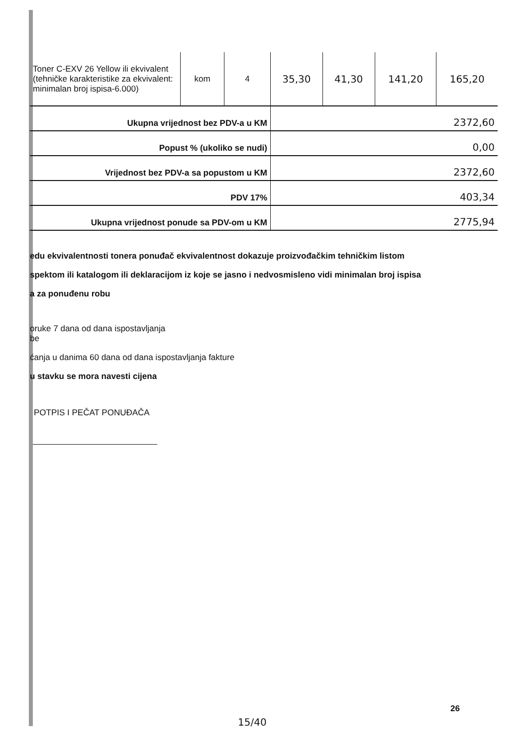| Toner C-EXV 26 Yellow ili ekvivalent (tehničke karakteristike za ekvivalent: minimalan broj ispisa-6.000) | kom | 4 | 35,30 | 41,30 | 141,20 | 165,20 |
| Ukupna vrijednost bez PDV-a u KM | | | 2372,60 | | | |
| Popust % (ukoliko se nudi) | | | 0,00 | | | |
| Vrijednost bez PDV-a sa popustom u KM | | | 2372,60 | | | |
| PDV 17% | | | 403,34 | | | |
| Ukupna vrijednost ponude sa PDV-om u KM | | | 2775,94 | | | |
edu ekvivalentnosti tonera ponuđač ekvivalentnost dokazuje proizvođačkim tehničkim listom
spektom ili katalogom ili deklaracijom iz koje se jasno i nedvosmisleno vidi minimalan broj ispisa
a za ponuđenu robu
oruke 7 dana od dana ispostavljanja
be
ćanja u danima 60 dana od dana ispostavljanja fakture
u stavku se mora navesti cijena
POTPIS I PEČAT PONUĐAČA
26
15/40